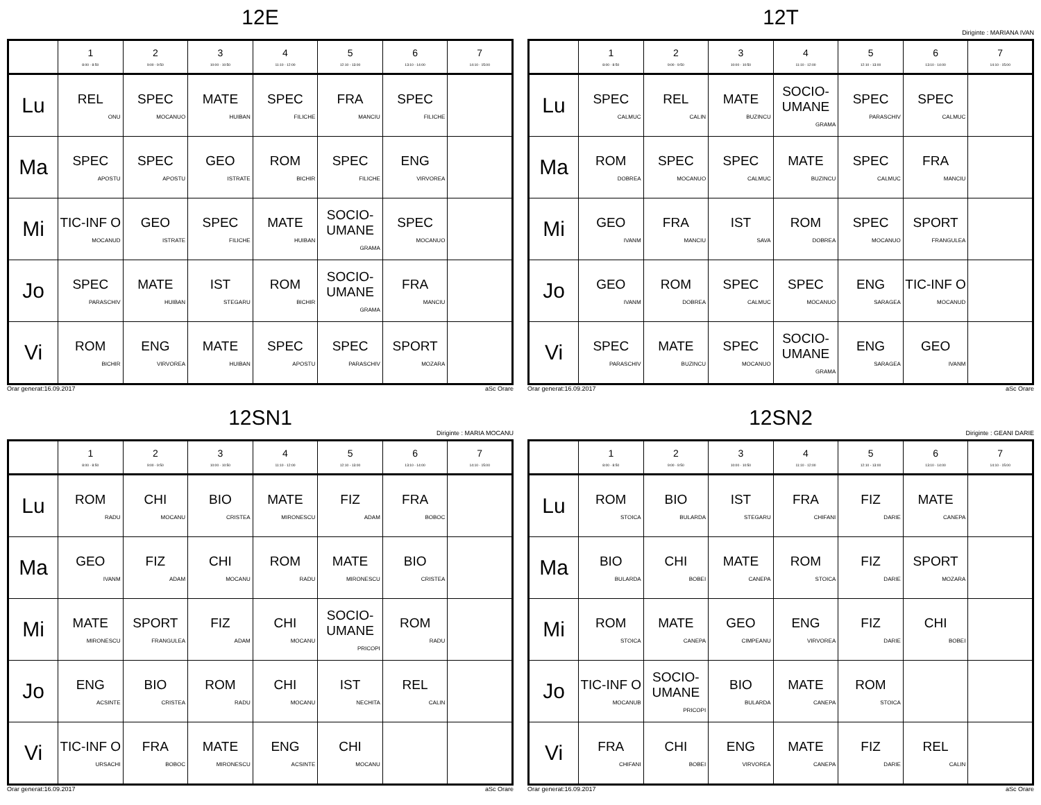12E
| | 1 8:00 - 8:50 | 2 9:00 - 9:50 | 3 10:00 - 10:50 | 4 11:10 - 12:00 | 5 12:10 - 13:00 | 6 13:10 - 14:00 | 7 14:10 - 15:00 |
| --- | --- | --- | --- | --- | --- | --- | --- |
| Lu | REL ONU | SPEC MOCANUO | MATE HUIBAN | SPEC FILICHE | FRA MANCIU | SPEC FILICHE | |
| Ma | SPEC APOSTU | SPEC APOSTU | GEO ISTRATE | ROM BICHIR | SPEC FILICHE | ENG VIRVOREA | |
| Mi | TIC-INF O MOCANUD | GEO ISTRATE | SPEC FILICHE | MATE HUIBAN | SOCIO-UMANE GRAMA | SPEC MOCANUO | |
| Jo | SPEC PARASCHIV | MATE HUIBAN | IST STEGARU | ROM BICHIR | SOCIO-UMANE GRAMA | FRA MANCIU | |
| Vi | ROM BICHIR | ENG VIRVOREA | MATE HUIBAN | SPEC APOSTU | SPEC PARASCHIV | SPORT MOZARA | |
Orar generat:16.09.2017 aSc Orare
12T
Diriginte : MARIANA IVAN
| | 1 8:00 - 8:50 | 2 9:00 - 9:50 | 3 10:00 - 10:50 | 4 11:10 - 12:00 | 5 12:10 - 13:00 | 6 13:10 - 14:00 | 7 14:10 - 15:00 |
| --- | --- | --- | --- | --- | --- | --- | --- |
| Lu | SPEC CALMUC | REL CALIN | MATE BUZINCU | SOCIO-UMANE GRAMA | SPEC PARASCHIV | SPEC CALMUC | |
| Ma | ROM DOBREA | SPEC MOCANUO | SPEC CALMUC | MATE BUZINCU | SPEC CALMUC | FRA MANCIU | |
| Mi | GEO IVANM | FRA MANCIU | IST SAVA | ROM DOBREA | SPEC MOCANUO | SPORT FRANGULEA | |
| Jo | GEO IVANM | ROM DOBREA | SPEC CALMUC | SPEC MOCANUO | ENG SARAGEA | TIC-INF O MOCANUD | |
| Vi | SPEC PARASCHIV | MATE BUZINCU | SPEC MOCANUO | SOCIO-UMANE GRAMA | ENG SARAGEA | GEO IVANM | |
Orar generat:16.09.2017 aSc Orare
12SN1
Diriginte : MARIA MOCANU
| | 1 8:00 - 8:50 | 2 9:00 - 9:50 | 3 10:00 - 10:50 | 4 11:10 - 12:00 | 5 12:10 - 13:00 | 6 13:10 - 14:00 | 7 14:10 - 15:00 |
| --- | --- | --- | --- | --- | --- | --- | --- |
| Lu | ROM RADU | CHI MOCANU | BIO CRISTEA | MATE MIRONESCU | FIZ ADAM | FRA BOBOC | |
| Ma | GEO IVANM | FIZ ADAM | CHI MOCANU | ROM RADU | MATE MIRONESCU | BIO CRISTEA | |
| Mi | MATE MIRONESCU | SPORT FRANGULEA | FIZ ADAM | CHI MOCANU | SOCIO-UMANE PRICOPI | ROM RADU | |
| Jo | ENG ACSINTE | BIO CRISTEA | ROM RADU | CHI MOCANU | IST NECHITA | REL CALIN | |
| Vi | TIC-INF O URSACHI | FRA BOBOC | MATE MIRONESCU | ENG ACSINTE | CHI MOCANU | | |
Orar generat:16.09.2017 aSc Orare
12SN2
Diriginte : GEANI DARIE
| | 1 8:00 - 8:50 | 2 9:00 - 9:50 | 3 10:00 - 10:50 | 4 11:10 - 12:00 | 5 12:10 - 13:00 | 6 13:10 - 14:00 | 7 14:10 - 15:00 |
| --- | --- | --- | --- | --- | --- | --- | --- |
| Lu | ROM STOICA | BIO BULARDA | IST STEGARU | FRA CHIFANI | FIZ DARIE | MATE CANEPA | |
| Ma | BIO BULARDA | CHI BOBEI | MATE CANEPA | ROM STOICA | FIZ DARIE | SPORT MOZARA | |
| Mi | ROM STOICA | MATE CANEPA | GEO CIMPEANU | ENG VIRVOREA | FIZ DARIE | CHI BOBEI | |
| Jo | TIC-INF O MOCANUB | SOCIO-UMANE PRICOPI | BIO BULARDA | MATE CANEPA | ROM STOICA | | |
| Vi | FRA CHIFANI | CHI BOBEI | ENG VIRVOREA | MATE CANEPA | FIZ DARIE | REL CALIN | |
Orar generat:16.09.2017 aSc Orare